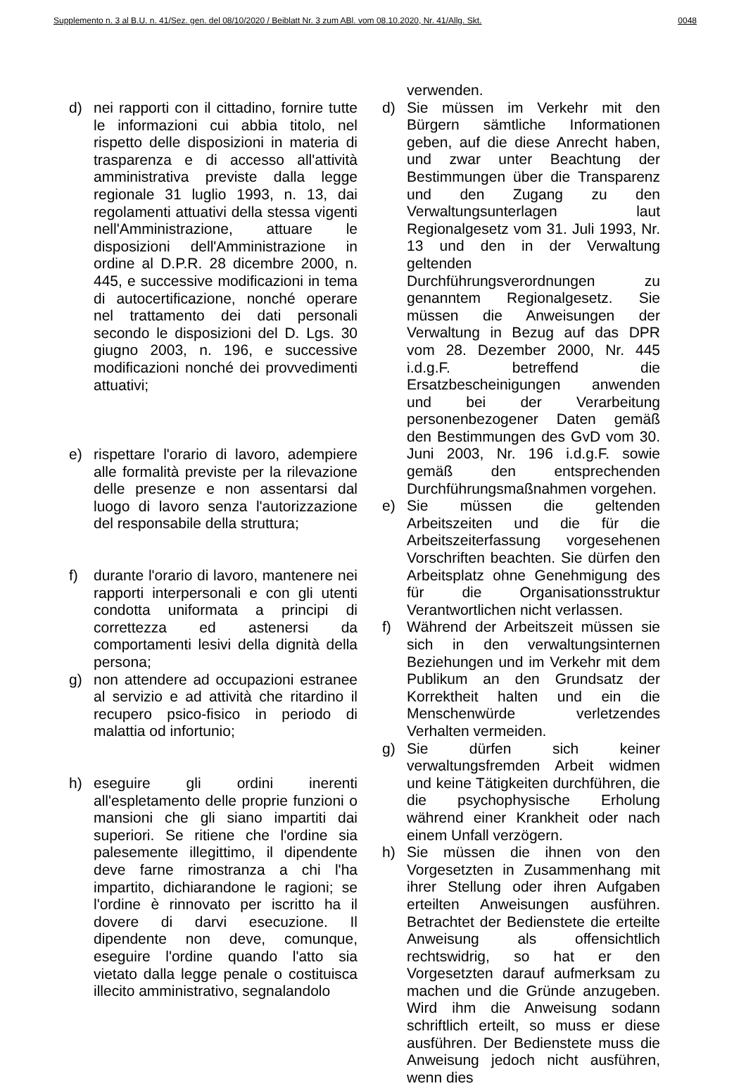Supplemento n. 3 al B.U. n. 41/Sez. gen. del 08/10/2020 / Beiblatt Nr. 3 zum ABl. vom 08.10.2020, Nr. 41/Allg. Skt. 0048
d) nei rapporti con il cittadino, fornire tutte le informazioni cui abbia titolo, nel rispetto delle disposizioni in materia di trasparenza e di accesso all'attività amministrativa previste dalla legge regionale 31 luglio 1993, n. 13, dai regolamenti attuativi della stessa vigenti nell'Amministrazione, attuare le disposizioni dell'Amministrazione in ordine al D.P.R. 28 dicembre 2000, n. 445, e successive modificazioni in tema di autocertificazione, nonché operare nel trattamento dei dati personali secondo le disposizioni del D. Lgs. 30 giugno 2003, n. 196, e successive modificazioni nonché dei provvedimenti attuativi;
e) rispettare l'orario di lavoro, adempiere alle formalità previste per la rilevazione delle presenze e non assentarsi dal luogo di lavoro senza l'autorizzazione del responsabile della struttura;
f) durante l'orario di lavoro, mantenere nei rapporti interpersonali e con gli utenti condotta uniformata a principi di correttezza ed astenersi da comportamenti lesivi della dignità della persona;
g) non attendere ad occupazioni estranee al servizio e ad attività che ritardino il recupero psico-fisico in periodo di malattia od infortunio;
h) eseguire gli ordini inerenti all'espletamento delle proprie funzioni o mansioni che gli siano impartiti dai superiori. Se ritiene che l'ordine sia palesemente illegittimo, il dipendente deve farne rimostranza a chi l'ha impartito, dichiarandone le ragioni; se l'ordine è rinnovato per iscritto ha il dovere di darvi esecuzione. Il dipendente non deve, comunque, eseguire l'ordine quando l'atto sia vietato dalla legge penale o costituisca illecito amministrativo, segnalandolo
verwenden.
d) Sie müssen im Verkehr mit den Bürgern sämtliche Informationen geben, auf die diese Anrecht haben, und zwar unter Beachtung der Bestimmungen über die Transparenz und den Zugang zu den Verwaltungsunterlagen laut Regionalgesetz vom 31. Juli 1993, Nr. 13 und den in der Verwaltung geltenden Durchführungsverordnungen zu genanntem Regionalgesetz. Sie müssen die Anweisungen der Verwaltung in Bezug auf das DPR vom 28. Dezember 2000, Nr. 445 i.d.g.F. betreffend die Ersatzbescheinigungen anwenden und bei der Verarbeitung personenbezogener Daten gemäß den Bestimmungen des GvD vom 30. Juni 2003, Nr. 196 i.d.g.F. sowie gemäß den entsprechenden Durchführungsmaßnahmen vorgehen.
e) Sie müssen die geltenden Arbeitszeiten und die für die Arbeitszeiterfassung vorgesehenen Vorschriften beachten. Sie dürfen den Arbeitsplatz ohne Genehmigung des für die Organisationsstruktur Verantwortlichen nicht verlassen.
f) Während der Arbeitszeit müssen sie sich in den verwaltungsinternen Beziehungen und im Verkehr mit dem Publikum an den Grundsatz der Korrektheit halten und ein die Menschenwürde verletzendes Verhalten vermeiden.
g) Sie dürfen sich keiner verwaltungsfremden Arbeit widmen und keine Tätigkeiten durchführen, die die psychophysische Erholung während einer Krankheit oder nach einem Unfall verzögern.
h) Sie müssen die ihnen von den Vorgesetzten in Zusammenhang mit ihrer Stellung oder ihren Aufgaben erteilten Anweisungen ausführen. Betrachtet der Bedienstete die erteilte Anweisung als offensichtlich rechtswidrig, so hat er den Vorgesetzten darauf aufmerksam zu machen und die Gründe anzugeben. Wird ihm die Anweisung sodann schriftlich erteilt, so muss er diese ausführen. Der Bedienstete muss die Anweisung jedoch nicht ausführen, wenn dies